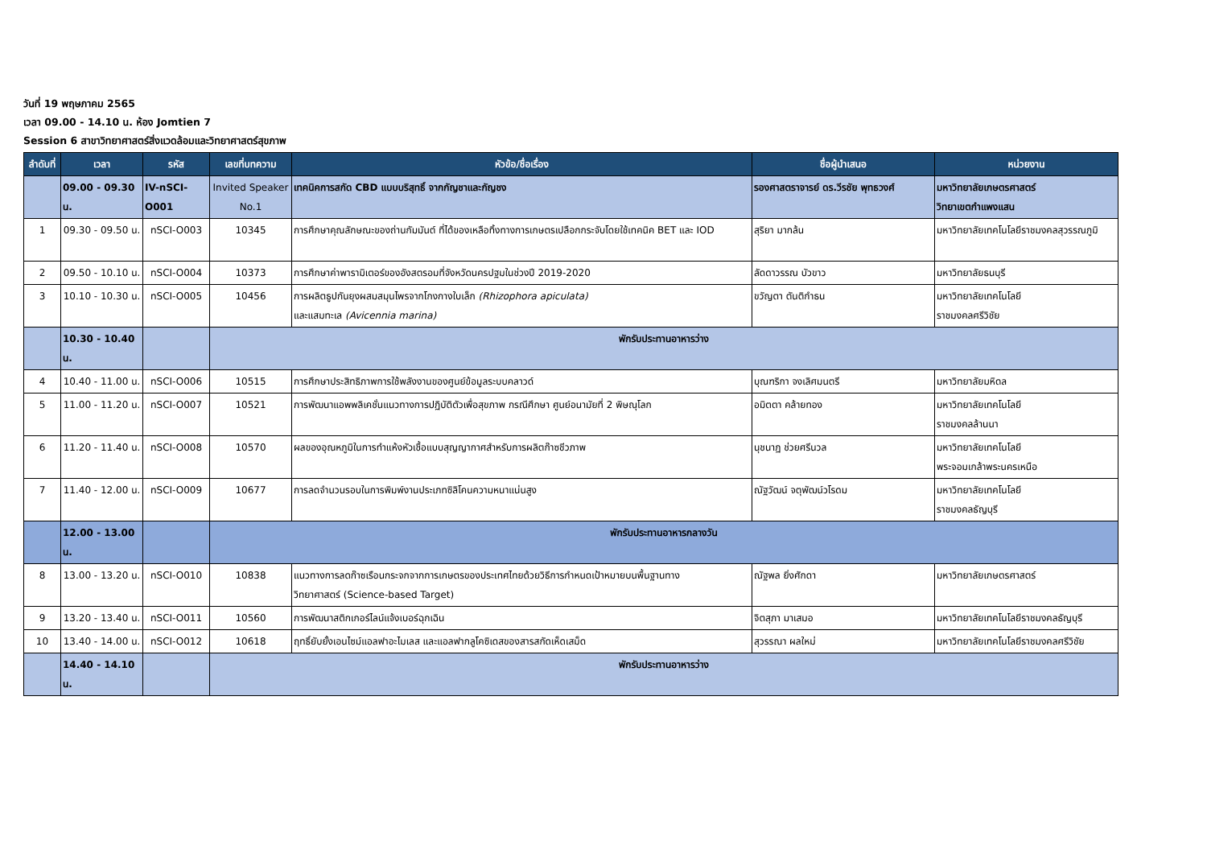วันที่ 19 พฤษภาคม 2565
เวลา 09.00 - 14.10 น. ห้อง Jomtien 7
Session 6 สาขาวิทยาศาสตร์สิ่งแวดล้อมและวิทยาศาสตร์สุขภาพ
| ลำดับที่ | เวลา | รหัส | เลขที่บทความ | หัวข้อ/ชื่อเรื่อง | ชื่อผู้นำเสนอ | หน่วยงาน |
| --- | --- | --- | --- | --- | --- | --- |
| | 09.00 - 09.30 น. | IV-nSCI-O001 | Invited Speaker No.1 | เทคนิคการสกัด CBD แบบบริสุทธิ์ จากกัญชาและกัญชง | รองศาสตราจารย์ ดร.วีรชัย พุทธวงศ์ | มหาวิทยาลัยเกษตรศาสตร์ วิทยาเขตกำแพงแสน |
| 1 | 09.30 - 09.50 น. | nSCI-O003 | 10345 | การศึกษาคุณลักษณะของถ่านกัมมันต์ ที่ได้ของเหลือทิ้งทางการเกษตรเปลือกกระจับโดยใช้เทคนิค BET และ IOD | สุริยา มากล้น | มหาวิทยาลัยเทคโนโลยีราชมงคลสุวรรณภูมิ |
| 2 | 09.50 - 10.10 น. | nSCI-O004 | 10373 | การศึกษาค่าพารามิเตอร์ของอังสตรอมที่จังหวัดนครปฐมในช่วงปี 2019-2020 | ลัดดาวรรณ บัวขาว | มหาวิทยาลัยธนบุรี |
| 3 | 10.10 - 10.30 น. | nSCI-O005 | 10456 | การผลิตธูปกันยุงผสมสมุนไพรจากโกงกางใบเล็ก (Rhizophora apiculata) และแสมทะเล (Avicennia marina) | ขวัญตา ตันติกำธน | มหาวิทยาลัยเทคโนโลยี ราชมงคลศรีวิชัย |
| | 10.30 - 10.40 น. | | พักรับประทานอาหารว่าง | | | |
| 4 | 10.40 - 11.00 น. | nSCI-O006 | 10515 | การศึกษาประสิทธิภาพการใช้พลังงานของศูนย์ข้อมูลระบบคลาวด์ | บุณฑริกา จงเลิศมนตรี | มหาวิทยาลัยมหิดล |
| 5 | 11.00 - 11.20 น. | nSCI-O007 | 10521 | การพัฒนาแอพพลิเคชั่นแนวทางการปฏิบัติตัวเพื่อสุขภาพ กรณีศึกษา ศูนย์อนามัยที่ 2 พิษณุโลก | อมิตตา คล้ายทอง | มหาวิทยาลัยเทคโนโลยี ราชมงคลล้านนา |
| 6 | 11.20 - 11.40 น. | nSCI-O008 | 10570 | ผลของอุณหภูมิในการทำแห้งหัวเชื้อแบบสุญญากาศสำหรับการผลิตก๊าซชีวภาพ | นุชนาฏ ช่วยศรีนวล | มหาวิทยาลัยเทคโนโลยี พระจอมเกล้าพระนครเหนือ |
| 7 | 11.40 - 12.00 น. | nSCI-O009 | 10677 | การลดจำนวนรอบในการพิมพ์งานประเภทซิลิโคนความหนาแน่นสูง | ณัฐวัฒน์ จตุพัฒน์วโรดม | มหาวิทยาลัยเทคโนโลยี ราชมงคลธัญบุรี |
| | 12.00 - 13.00 น. | | พักรับประทานอาหารกลางวัน | | | |
| 8 | 13.00 - 13.20 น. | nSCI-O010 | 10838 | แนวทางการลดก๊าซเรือนกระจกจากการเกษตรของประเทศไทยด้วยวิธีการกำหนดเป้าหมายบนพื้นฐานทาง วิทยาศาสตร์ (Science-based Target) | ณัฐพล ยิ่งศักดา | มหาวิทยาลัยเกษตรศาสตร์ |
| 9 | 13.20 - 13.40 น. | nSCI-O011 | 10560 | การพัฒนาสติกเกอร์ไลน์แจ้งเบอร์ฉุกเฉิน | จิตสุภา มาเสมอ | มหาวิทยาลัยเทคโนโลยีราชมงคลธัญบุรี |
| 10 | 13.40 - 14.00 น. | nSCI-O012 | 10618 | ฤทธิ์ยับยั้งเอนไซม์แอลฟาอะไมเลส และแอลฟากลูโคซิเดสของสารสกัดเห็ดเสม็ด | สุวรรณา ผลใหม่ | มหาวิทยาลัยเทคโนโลยีราชมงคลศรีวิชัย |
| | 14.40 - 14.10 น. | | พักรับประทานอาหารว่าง | | | |